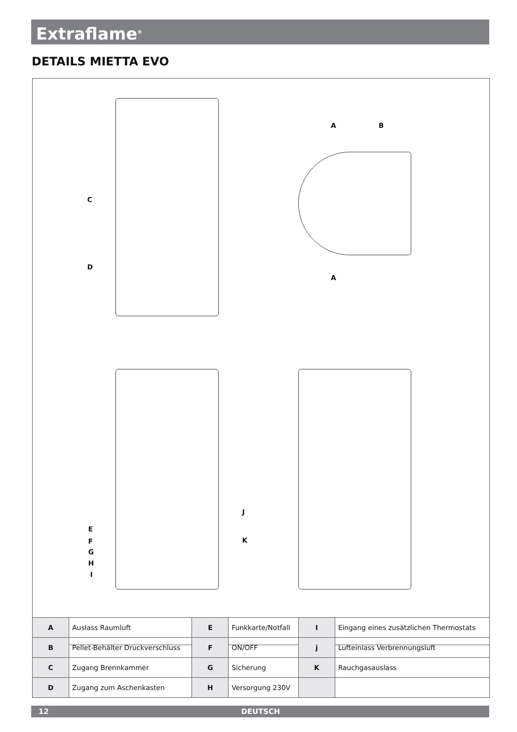Extraflame<sup>®</sup>
DETAILS MIETTA EVO
C
D
A B
A
E
F
G
H
I
J
K
| A | Auslass Raumluft | E | Funkkarte/Notfall | I | Eingang eines zusätzlichen Thermostats |
| B | Pellet-Behälter Druckverschluss | F | ON/OFF | j | Lufteinlass Verbrennungsluft |
| C | Zugang Brennkammer | G | Sicherung | K | Rauchgasauslass |
| D | Zugang zum Aschenkasten | H | Versorgung 230V | | |
12 DEUTSCH